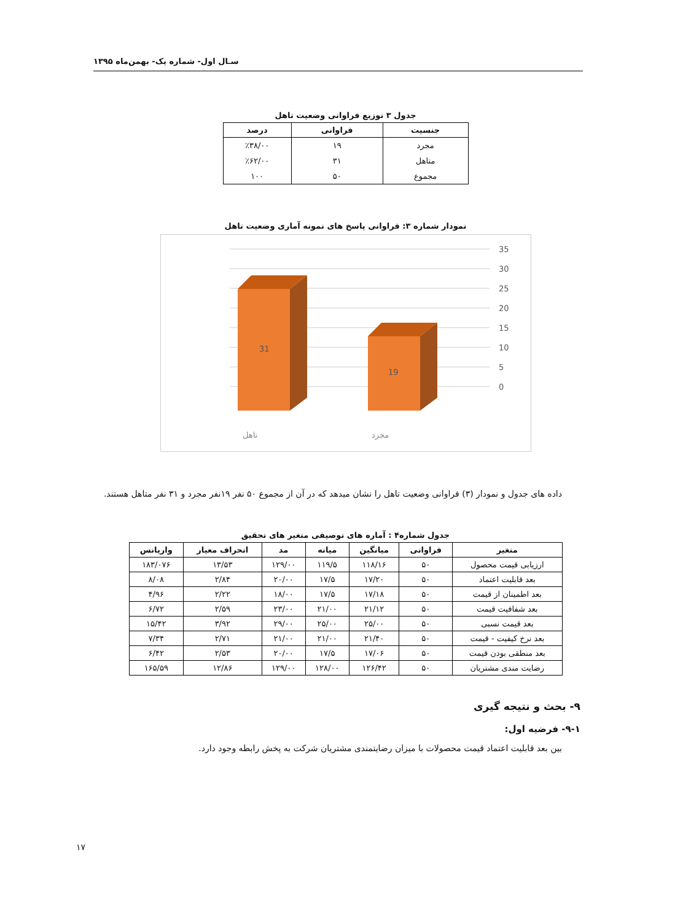سـال اول- شماره یک- بهمن‌ماه ۱۳۹۵
جدول ۳ توزیع فراوانی وضعیت تاهل
| جنسیت | فراوانی | درصد |
| --- | --- | --- |
| مجرد | ۱۹ | ٪۳۸/۰۰ |
| متاهل | ۳۱ | ٪۶۲/۰۰ |
| مجموع | ۵۰ | ۱۰۰ |
نمودار شماره ۳: فراوانی پاسخ های نمونه آماری وضعیت تاهل
35
30
25
20
15
10
5
0
31
19
تاهل
مجرد
داده های جدول و نمودار (۳) فراوانی وضعیت تاهل را نشان میدهد که در آن از مجموع ۵۰ نفر ۱۹نفر مجرد و ۳۱ نفر متاهل هستند.
جدول شماره۴ : آماره های توصیفی متغیر های تحقیق
| متغیر | فراوانی | میانگین | میانه | مد | انحراف معیار | واریانس |
| --- | --- | --- | --- | --- | --- | --- |
| ارزیابی قیمت محصول | ۵۰ | ۱۱۸/۱۶ | ۱۱۹/۵ | ۱۲۹/۰۰ | ۱۳/۵۳ | ۱۸۳/۰۷۶ |
| بعد قابلیت اعتماد | ۵۰ | ۱۷/۲۰ | ۱۷/۵ | ۲۰/۰۰ | ۲/۸۴ | ۸/۰۸ |
| بعد اطمینان از قیمت | ۵۰ | ۱۷/۱۸ | ۱۷/۵ | ۱۸/۰۰ | ۲/۲۲ | ۴/۹۶ |
| بعد شفافیت قیمت | ۵۰ | ۲۱/۱۲ | ۲۱/۰۰ | ۲۳/۰۰ | ۲/۵۹ | ۶/۷۲ |
| بعد قیمت نسبی | ۵۰ | ۲۵/۰۰ | ۲۵/۰۰ | ۲۹/۰۰ | ۳/۹۲ | ۱۵/۴۲ |
| بعد نرخ کیفیت - قیمت | ۵۰ | ۲۱/۴۰ | ۲۱/۰۰ | ۲۱/۰۰ | ۲/۷۱ | ۷/۳۴ |
| بعد منطقی بودن قیمت | ۵۰ | ۱۷/۰۶ | ۱۷/۵ | ۲۰/۰۰ | ۲/۵۳ | ۶/۴۲ |
| رضایت مندی مشتریان | ۵۰ | ۱۲۶/۴۲ | ۱۲۸/۰۰ | ۱۲۹/۰۰ | ۱۲/۸۶ | ۱۶۵/۵۹ |
۹- بحث و نتیجه گیری
۹-۱- فرضیه اول:
بین بعد قابلیت اعتماد قیمت محصولات با میزان رضایتمندی مشتریان شرکت به پخش رابطه وجود دارد.
۱۷